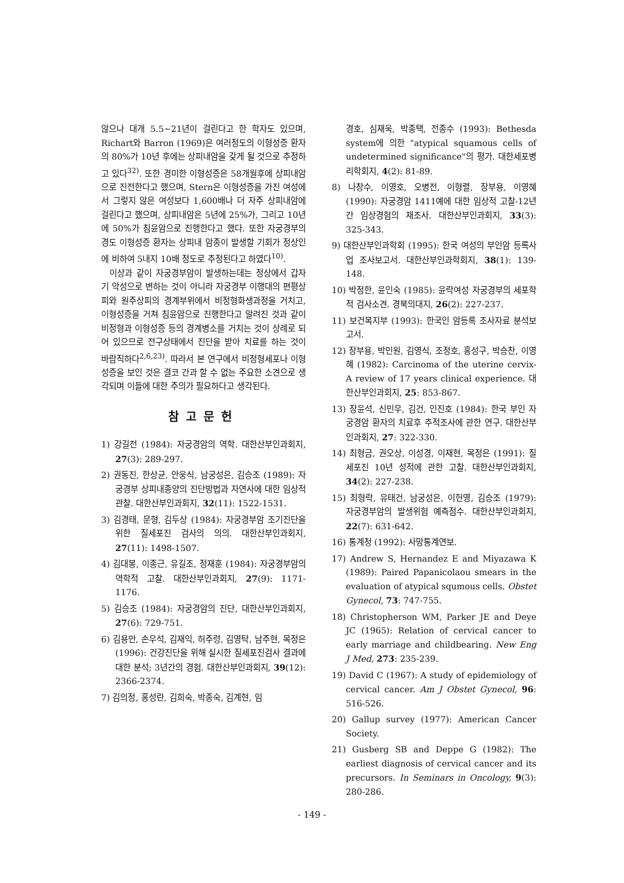않으나 대개 5.5~21년이 걸린다고 한 학자도 있으며, Richart와 Barron (1969)은 여러정도의 이형성증 환자의 80%가 10년 후에는 상피내암을 갖게 될 것으로 추정하고 있다<sup>32)</sup>. 또한 경미한 이형성증은 58개월후에 상피내암으로 진전한다고 했으며, Stern은 이형성증을 가진 여성에서 그렇지 않은 여성보다 1,600배나 더 자주 상피내암에 걸린다고 했으며, 상피내암은 5년에 25%가, 그리고 10년에 50%가 침윤암으로 진행한다고 했다. 또한 자궁경부의 경도 이형성증 환자는 상피내 암종이 발생할 기회가 정상인에 비하여 5내지 10배 정도로 추정된다고 하였다<sup>10)</sup>.
이상과 같이 자궁경부암이 발생하는데는 정상에서 갑자기 악성으로 변하는 것이 아니라 자궁경부 이행대의 편평상피와 원주상피의 경계부위에서 비정형화생과정을 거치고, 이형성증을 거쳐 침윤암으로 진행한다고 알려진 것과 같이 비정형과 이형성증 등의 경계병소를 거치는 것이 상례로 되어 있으므로 전구상태에서 진단을 받아 치료를 하는 것이 바람직하다<sup>2,6,23)</sup>. 따라서 본 연구에서 비정형세포나 이형성증을 보인 것은 결코 간과 할 수 없는 주요한 소견으로 생각되며 이들에 대한 주의가 필요하다고 생각된다.
참고문헌
1) 강길전 (1984): 자궁경암의 역학. 대한산부인과회지, 27(3): 289-297.
2) 권동진, 한상균, 안웅식, 남궁성은, 김승조 (1989): 자궁경부 상피내종양의 진단방법과 자연사에 대한 임상적 관찰. 대한산부인과회지, 32(11): 1522-1531.
3) 김경태, 문형, 김두상 (1984): 자궁경부암 조기진단을 위한 질세포진 검사의 의의. 대한산부인과회지, 27(11): 1498-1507.
4) 김대봉, 이종근, 유길조, 정재훈 (1984): 자궁경부암의 역학적 고찰. 대한산부인과회지, 27(9): 1171-1176.
5) 김승조 (1984): 자궁경암의 진단, 대한산부인과회지, 27(6): 729-751.
6) 김용만, 손우석, 김재익, 허주령, 김영탁, 남주현, 목정은 (1996): 건강진단을 위해 실시한 질세포진검사 결과에 대한 분석; 3년간의 경험. 대한산부인과회지, 39(12): 2366-2374.
7) 김의정, 홍성란, 김희숙, 박종숙, 김계현, 임
경호, 심재욱, 박종택, 전종수 (1993): Bethesda system에 의한 "atypical squamous cells of undetermined significance"의 평가. 대한세포병리학회지, 4(2): 81-89.
8) 나창수, 이영호, 오병전, 이형렬, 장부용, 이영혜 (1990): 자궁경암 1411예에 대한 임상적 고찰-12년간 임상경험의 재조사. 대한산부인과회지, 33(3): 325-343.
9) 대한산부인과학회 (1995): 한국 여성의 부인암 등록사업 조사보고서. 대한산부인과학회지, 38(1): 139-148.
10) 박정한, 윤인숙 (1985): 윤락여성 자궁경부의 세포학적 검사소견. 경북의대지, 26(2): 227-237.
11) 보건복지부 (1993): 한국인 암등록 조사자료 분석보고서.
12) 장부용, 박민원, 김영식, 조정호, 홍성구, 박승찬, 이영혜 (1982): Carcinoma of the uterine cervix-A review of 17 years clinical experience. 대한산부인과회지, 25: 853-867.
13) 장윤석, 신민우, 김건, 인진호 (1984): 한국 부인 자궁경암 환자의 치료후 추적조사에 관한 연구. 대한산부인과회지, 27: 322-330.
14) 최형금, 권오상, 이성경, 이재현, 목정은 (1991): 질세포진 10년 성적에 관한 고찰. 대한산부인과회지, 34(2): 227-238.
15) 최형락, 유태건, 남궁성은, 이헌영, 김승조 (1979): 자궁경부암의 발생위험 예측점수. 대한산부인과회지, 22(7): 631-642.
16) 통계청 (1992): 사망통계연보.
17) Andrew S, Hernandez E and Miyazawa K (1989): Paired Papanicolaou smears in the evaluation of atypical squmous cells. Obstet Gynecol, 73: 747-755.
18) Christopherson WM, Parker JE and Deye JC (1965): Relation of cervical cancer to early marriage and childbearing. New Eng J Med, 273: 235-239.
19) David C (1967): A study of epidemiology of cervical cancer. Am J Obstet Gynecol, 96: 516-526.
20) Gallup survey (1977): American Cancer Society.
21) Gusberg SB and Deppe G (1982): The earliest diagnosis of cervical cancer and its precursors. In Seminars in Oncology, 9(3): 280-286.
- 149 -